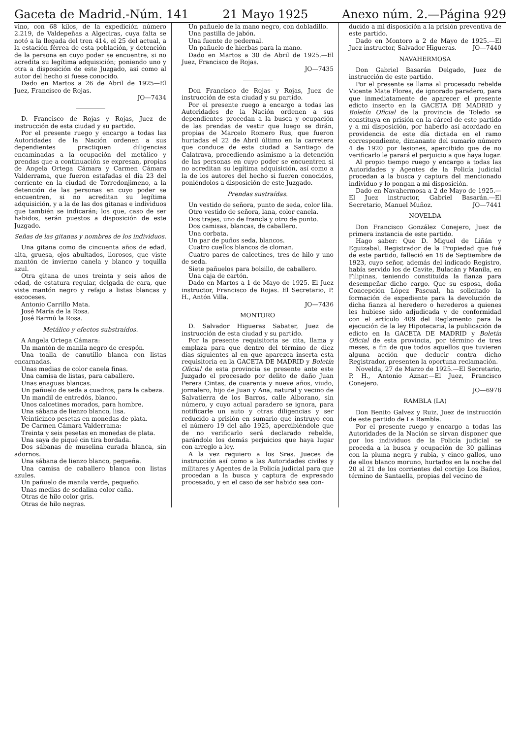Gaceta de Madrid.-Núm. 141 21 Mayo 1925 Anexo núm. 2.—Página 929
vino, con 68 kilos, de la expedición número 2.219, de Valdepeñas a Algeciras, cuya falta se notó a la llegada del tren 414, el 25 del actual, a la estación férrea de esta población, y detención de la persona en cuyo poder se encuentre, si no acredita su legítima adquisición; poniendo uno y otra a disposición de este Juzgado, así como al autor del hecho si fuese conocido.
Dado en Martos a 26 de Abril de 1925—El Juez, Francisco de Rojas.
JO—7434
D. Francisco de Rojas y Rojas, Juez de instrucción de esta ciudad y su partido.
Por el presente ruego y encargo a todas las Autoridades de la Nación ordenen a sus dependientes practiquen diligencias encaminadas a la ocupación del metálico y prendas que a continuación se expresan, propias de Angela Ortega Cámara y Carmen Cámara Valderrama, que fueron estafadas el día 23 del corriente en la ciudad de Torredonjimeno, a la detención de las personas en cuyo poder se encuentren, si no acreditan su legítima adquisición, y a la de las dos gitanas e individuos que también se indicarán; los que, caso de ser habidos, serán puestos a disposición de este Juzgado.
Señas de las gitanas y nombres de los individuos.
Una gitana como de cincuenta años de edad, alta, gruesa, ojos abultados, llorosos, que viste mantón de invierno canela y blanco y toquilla azul.
Otra gitana de unos treinta y seis años de edad, de estatura regular, delgada de cara, que viste mantón negro y refajo a listas blancas y escoceses.
Antonio Carrillo Mata.
José María de la Rosa.
José Barmú la Rosa.
Metálico y efectos substraídos.
A Angela Ortega Cámara:
Un mantón de manila negro de crespón.
Una toalla de canutillo blanca con listas encarnadas.
Unas medias de color canela finas.
Una camisa de listas, para caballero.
Unas enaguas blancas.
Un pañuelo de seda a cuadros, para la cabeza.
Un mandil de entredós, blanco.
Unos calcetines morados, para hombre.
Una sábana de lienzo blanco, lisa.
Veinticinco pesetas en monedas de plata.
De Carmen Cámara Valderrama:
Treinta y seis pesetas en monedas de plata.
Una saya de piqué cin tira bordada.
Dos sábanas de muselina curada blanca, sin adornos.
Una sábana de lienzo blanco, pequeña.
Una camisa de caballero blanca con listas azules.
Un pañuelo de manila verde, pequeño.
Unas medias de sedalina color caña.
Otras de hilo color gris.
Otras de hilo negras.
Un pañuelo de la mano negro, con dobladillo.
Una pastilla de jabón.
Una fuente de pedernal.
Un pañuelo de hierbas para la mano.
Dado en Martos a 30 de Abril de 1925.—El Juez, Francisco de Rojas.
JO—7435
Don Francisco de Rojas y Rojas, Juez de instrucción de esta ciudad y su partido.
Por el presente ruego a encargo a todas las Autoridades de la Nación ordenen a sus dependientes procedan a la busca y ocupación de las prendas de vestir que luego se dirán, propias de Marcelo Romero Rus, que fueron hurtadas el 22 de Abril último en la carretera que conduce de esta ciudad a Santiago de Calatrava, procediendo asimismo a la detención de las personas en cuyo poder se encuentren si no acreditan su legítima adquisición, así como a la de los autores del hecho si fueren conocidos, poniéndolos a disposición de este Juzgado.
Prendas sustraídas.
Un vestido de señora, punto de seda, color lila.
Otro vestido de señora, lana, color canela.
Dos trajes, uno de francla y otro de punto.
Dos camisas, blancas, de caballero.
Una corbata.
Un par de puños seda, blancos.
Cuatro cuellos blancos de cloman.
Cuatro pares de calcetines, tres de hilo y uno de seda.
Siete pañuelos para bolsillo, de caballero.
Una caja de cartón.
Dado en Martos a 1 de Mayo de 1925. El Juez instructor, Francisco de Rojas. El Secretario, P. H., Antón Villa.
JO—7436
MONTORO
D. Salvador Higueras Sabater, Juez de instrucción de esta ciudad y su partido.
Por la presente requisitoria se cita, llama y emplaza para que dentro del término de diez días siguientes al en que aparezca inserta esta requisitoria en la GACETA DE MADRID y Boletín Oficial de esta provincia se presente ante este Juzgado el procesado por delito de daño Juan Perera Cintas, de cuarenta y nueve años, viudo, jornalero, hijo de Juan y Ana, natural y vecino de Salvatierra de los Barros, calle Alborano, sin número, y cuyo actual paradero se ignora, para notificarle un auto y otras diligencias y ser reducido a prisión en sumario que instruyo con el número 19 del año 1925, apercibiéndole que de no verificarlo será declarado rebelde, parándole los demás perjuicios que haya lugar con arreglo a ley.
A la vez requiero a los Sres. Jueces de instrucción así como a las Autoridades civiles y militares y Agentes de la Policía judicial para que procedan a la busca y captura de expresado procesado, y en el caso de ser habido sea con-
ducido a mi disposición a la prisión preventiva de este partido.
Dado en Montoro a 2 de Mayo de 1925.—El Juez instructor, Salvador Higueras. JO—7440
NAVAHERMOSA
Don Gabriel Basarán Delgado, Juez de instrucción de este partido.
Por el presente se llama al procesado rebelde Vicente Mate Flores, de ignorado paradero, para que inmediatamente de aparecer el presente edicto inserto en la GACETA DE MADRID y Boletín Oficial de la provincia de Toledo se constituya en prisión en la cárcel de este partido y a mi disposición, por haberlo así acordado en providencia de este día dictada en el ramo correspondiente, dimanante del sumario número 4 de 1920 por lesiones, apercibido que de no verificarlo le parará el perjuicio a que haya lugar.
Al propio tiempo ruego y encargo a todas las Autoridades y Agentes de la Policía judicial procedan a la busca y captura del mencionado individuo y lo pongan a mi disposición.
Dado en Navahermosa a 2 de Mayo de 1925.—El Juez instructor, Gabriel Basarán.—El Secretario, Manuel Muñoz. JO—7441
NOVELDA
Don Francisco González Conejero, Juez de primera instancia de este partido.
Hago saber: Que D. Miguel de Liñán y Eguizabal, Registrador de la Propiedad que fué de este partido, falleció en 18 de Septiembre de 1923, cuyo señor, además del indicado Registro, había servido los de Cavite, Bulacán y Manila, en Filipinas, teniendo constituída la fianza para desempeñar dicho cargo. Que su esposa, doña Concepción López Pascual, ha solicitado la formación de expediente para la devolución de dicha fianza al heredero o herederos a quienes les hubiese sido adjudicada y de conformidad con el artículo 409 del Reglamento para la ejecución de la ley Hipotecaria, la publicación de edicto en la GACETA DE MADRID y Boletín Oficial de esta provincia, por término de tres meses, a fin de que todos aquellos que tuvieren alguna acción que deducir contra dicho Registrador, presenten la oportuna reclamación.
Novelda, 27 de Marzo de 1925.—El Secretario, P. H., Antonio Aznar.—El Juez, Francisco Conejero.
JO—6978
RAMBLA (LA)
Don Benito Galvez y Ruiz, Juez de instrucción de este partido de La Rambla.
Por el presente ruego y encargo a todas las Autoridades de la Nación se sirvan disponer que por los individuos de la Policía judicial se proceda a la busca y ocupación de 30 gallinas con la pluma negra y rubia, y cinco gallos, uno de ellos blanco moruno, hurtados en la noche del 20 al 21 de los corrientes del cortijo Los Baños, término de Santaella, propias del vecino de